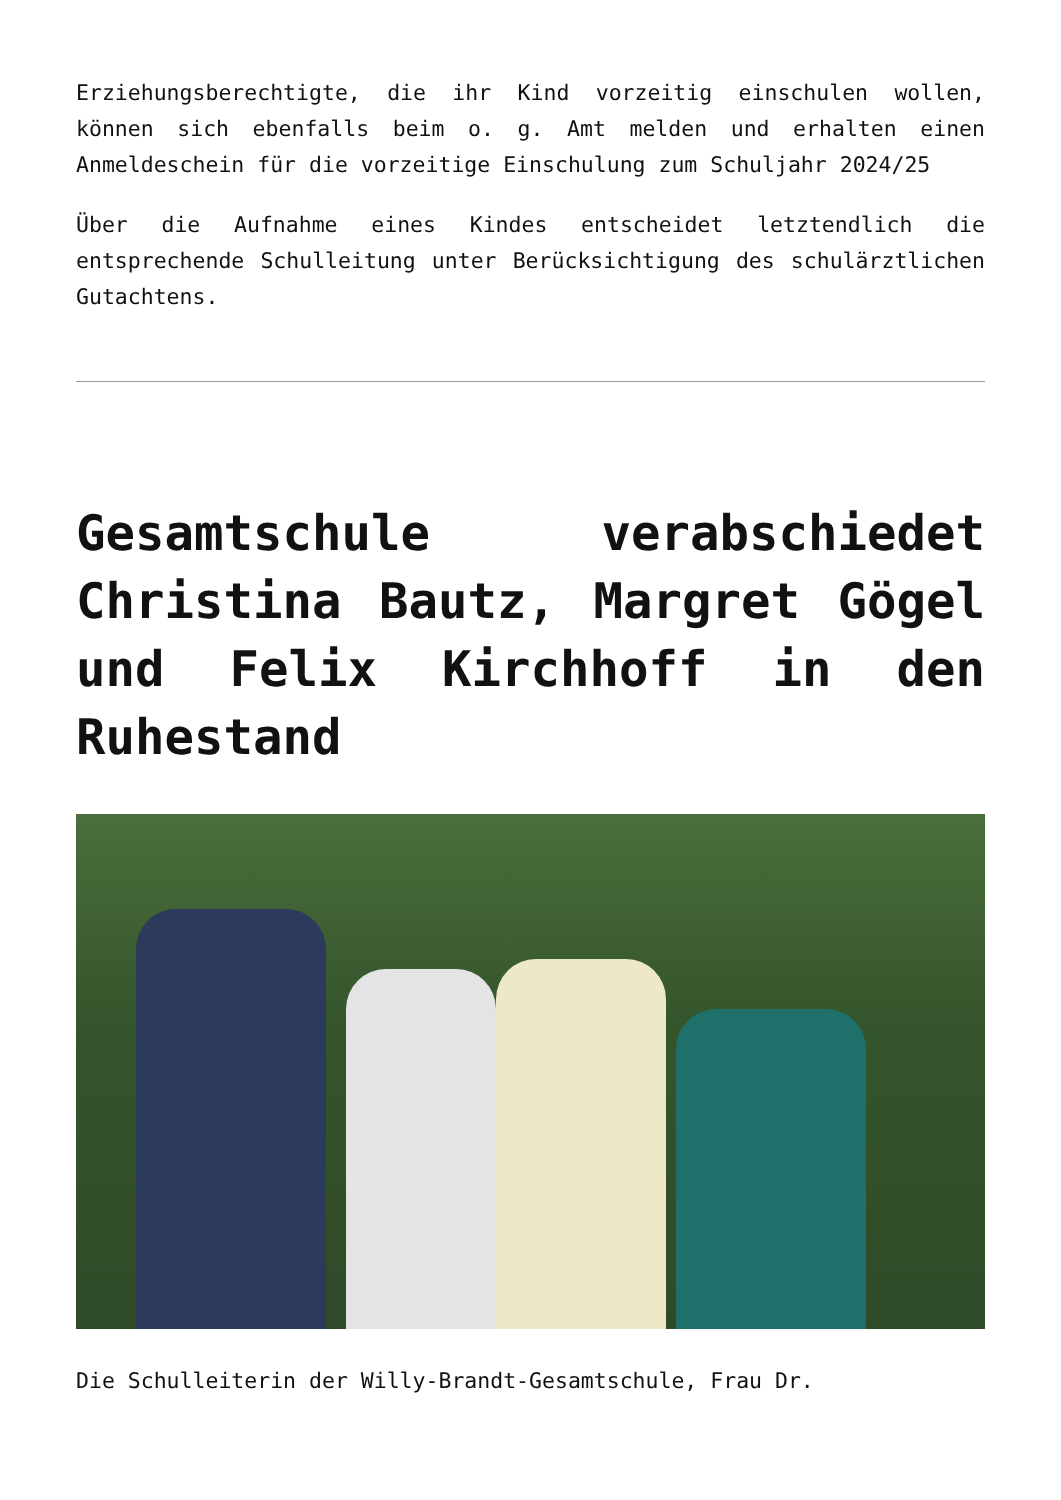Erziehungsberechtigte, die ihr Kind vorzeitig einschulen wollen, können sich ebenfalls beim o. g. Amt melden und erhalten einen Anmeldeschein für die vorzeitige Einschulung zum Schuljahr 2024/25
Über die Aufnahme eines Kindes entscheidet letztendlich die entsprechende Schulleitung unter Berücksichtigung des schulärztlichen Gutachtens.
Gesamtschule verabschiedet Christina Bautz, Margret Gögel und Felix Kirchhoff in den Ruhestand
Die Schulleiterin der Willy-Brandt-Gesamtschule, Frau Dr.